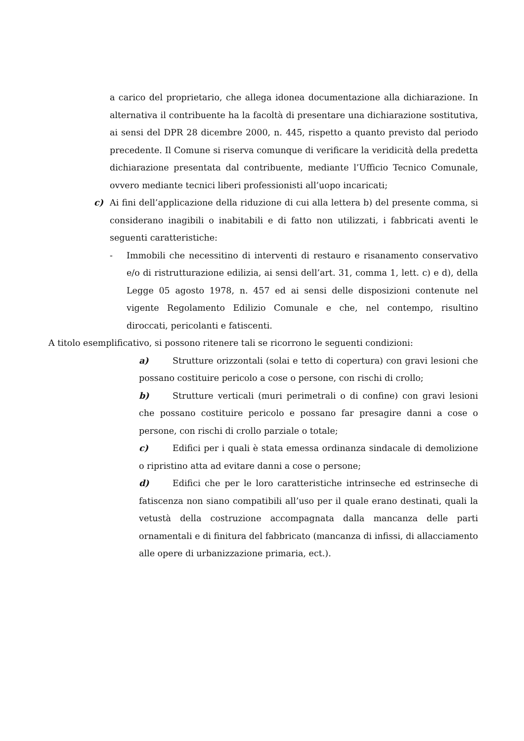a carico del proprietario, che allega idonea documentazione alla dichiarazione. In alternativa il contribuente ha la facoltà di presentare una dichiarazione sostitutiva, ai sensi del DPR 28 dicembre 2000, n. 445, rispetto a quanto previsto dal periodo precedente. Il Comune si riserva comunque di verificare la veridicità della predetta dichiarazione presentata dal contribuente, mediante l’Ufficio Tecnico Comunale, ovvero mediante tecnici liberi professionisti all’uopo incaricati;
c) Ai fini dell’applicazione della riduzione di cui alla lettera b) del presente comma, si considerano inagibili o inabitabili e di fatto non utilizzati, i fabbricati aventi le seguenti caratteristiche:
- Immobili che necessitino di interventi di restauro e risanamento conservativo e/o di ristrutturazione edilizia, ai sensi dell’art. 31, comma 1, lett. c) e d), della Legge 05 agosto 1978, n. 457 ed ai sensi delle disposizioni contenute nel vigente Regolamento Edilizio Comunale e che, nel contempo, risultino diroccati, pericolanti e fatiscenti.
A titolo esemplificativo, si possono ritenere tali se ricorrono le seguenti condizioni:
a) Strutture orizzontali (solai e tetto di copertura) con gravi lesioni che possano costituire pericolo a cose o persone, con rischi di crollo;
b) Strutture verticali (muri perimetrali o di confine) con gravi lesioni che possano costituire pericolo e possano far presagire danni a cose o persone, con rischi di crollo parziale o totale;
c) Edifici per i quali è stata emessa ordinanza sindacale di demolizione o ripristino atta ad evitare danni a cose o persone;
d) Edifici che per le loro caratteristiche intrinseche ed estrinseche di fatiscenza non siano compatibili all’uso per il quale erano destinati, quali la vetustà della costruzione accompagnata dalla mancanza delle parti ornamentali e di finitura del fabbricato (mancanza di infissi, di allacciamento alle opere di urbanizzazione primaria, ect.).